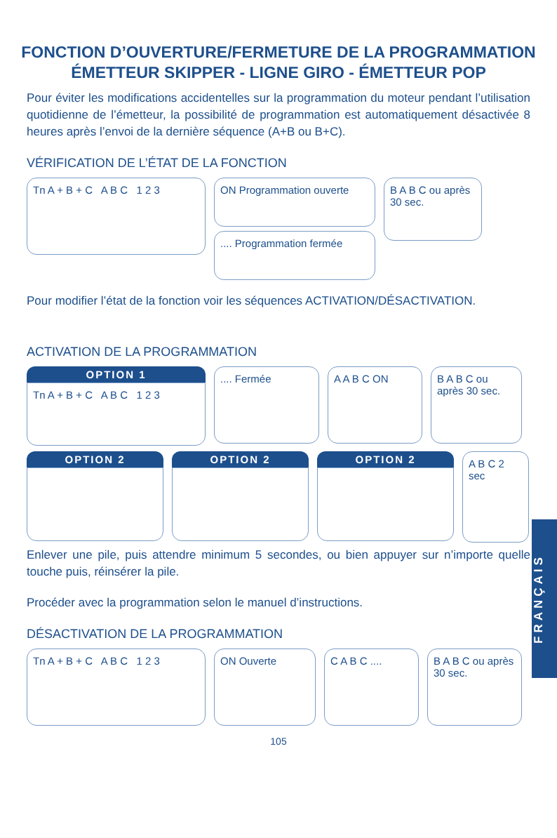FONCTION D’OUVERTURE/FERMETURE DE LA PROGRAMMATION ÉMETTEUR SKIPPER - LIGNE GIRO - ÉMETTEUR POP
Pour éviter les modifications accidentelles sur la programmation du moteur pendant l’utilisation quotidienne de l’émetteur, la possibilité de programmation est automatiquement désactivée 8 heures après l’envoi de la dernière séquence (A+B ou B+C).
VÉRIFICATION DE L’ÉTAT DE LA FONCTION
Tn A + B + C A B C 1 2 3
ON Programmation ouverte
.... Programmation fermée
B A B C ou après 30 sec.
Pour modifier l’état de la fonction voir les séquences ACTIVATION/DÉSACTIVATION.
ACTIVATION DE LA PROGRAMMATION
OPTION 1
Tn A + B + C A B C 1 2 3
.... Fermée A A B C ON B A B C ou après 30 sec.
OPTION 2 OPTION 2 OPTION 2
A B C 2 sec
Enlever une pile, puis attendre minimum 5 secondes, ou bien appuyer sur n’importe quelle touche puis, réinsérer la pile.
Procéder avec la programmation selon le manuel d’instructions.
DÉSACTIVATION DE LA PROGRAMMATION
Tn A + B + C A B C 1 2 3 ON Ouverte C A B C .... B A B C ou après 30 sec.
105
FRANÇAIS